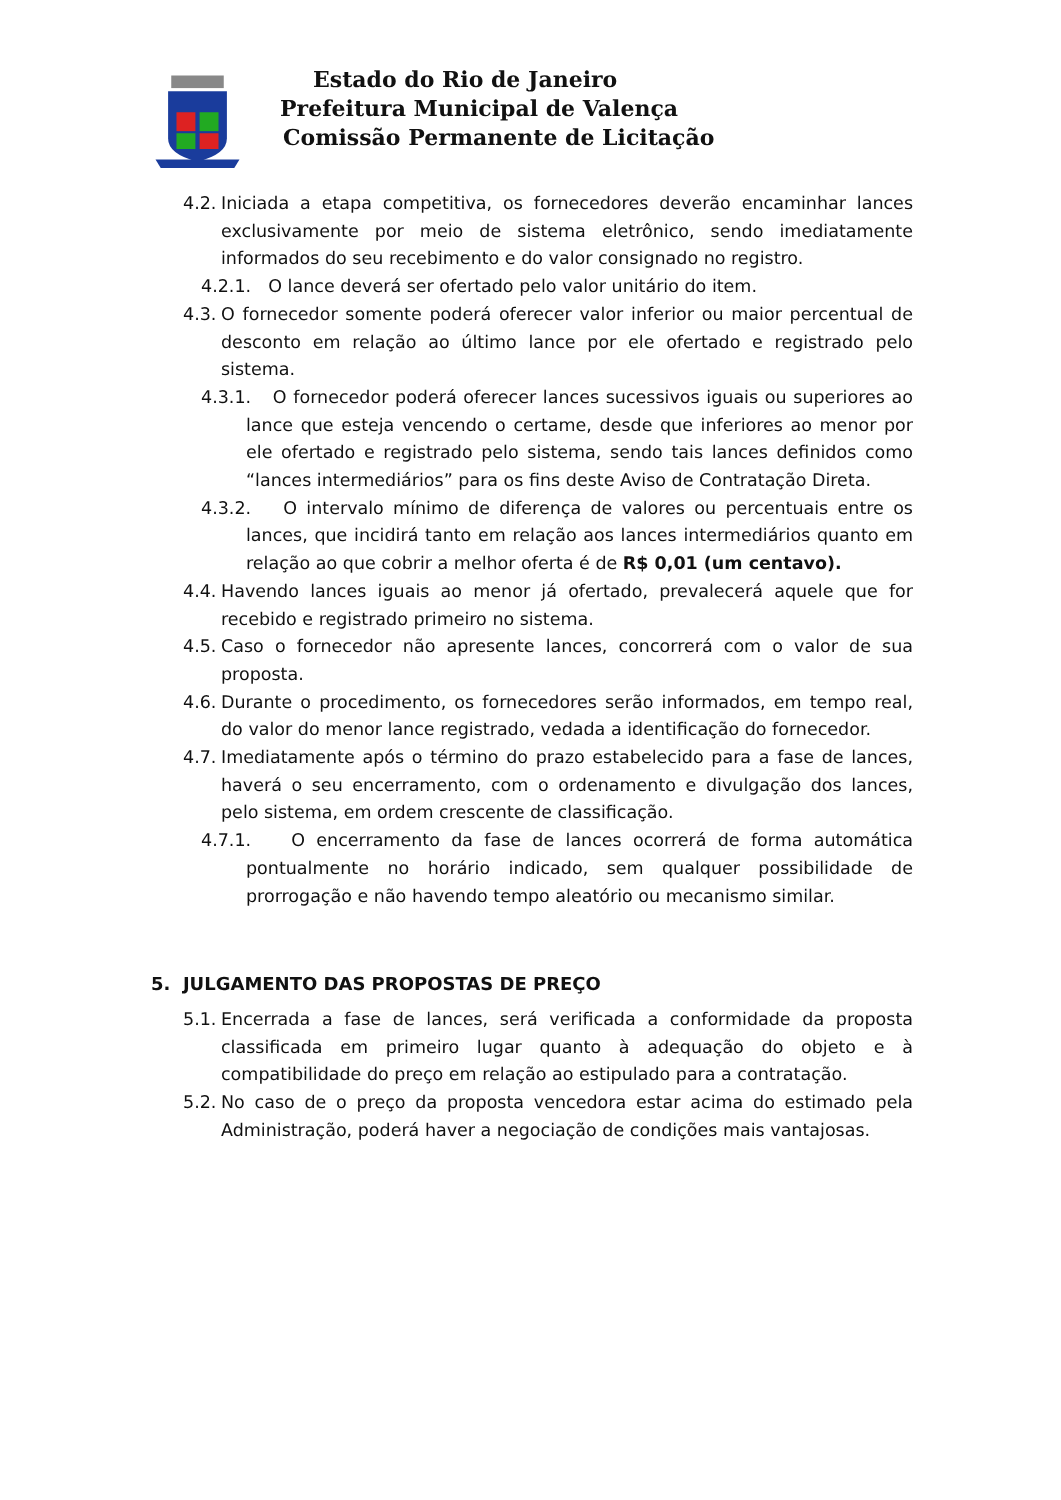Estado do Rio de Janeiro
Prefeitura Municipal de Valença
Comissão Permanente de Licitação
4.2. Iniciada a etapa competitiva, os fornecedores deverão encaminhar lances exclusivamente por meio de sistema eletrônico, sendo imediatamente informados do seu recebimento e do valor consignado no registro.
4.2.1. O lance deverá ser ofertado pelo valor unitário do item.
4.3. O fornecedor somente poderá oferecer valor inferior ou maior percentual de desconto em relação ao último lance por ele ofertado e registrado pelo sistema.
4.3.1. O fornecedor poderá oferecer lances sucessivos iguais ou superiores ao lance que esteja vencendo o certame, desde que inferiores ao menor por ele ofertado e registrado pelo sistema, sendo tais lances definidos como “lances intermediários” para os fins deste Aviso de Contratação Direta.
4.3.2. O intervalo mínimo de diferença de valores ou percentuais entre os lances, que incidirá tanto em relação aos lances intermediários quanto em relação ao que cobrir a melhor oferta é de R$ 0,01 (um centavo).
4.4. Havendo lances iguais ao menor já ofertado, prevalecerá aquele que for recebido e registrado primeiro no sistema.
4.5. Caso o fornecedor não apresente lances, concorrerá com o valor de sua proposta.
4.6. Durante o procedimento, os fornecedores serão informados, em tempo real, do valor do menor lance registrado, vedada a identificação do fornecedor.
4.7. Imediatamente após o término do prazo estabelecido para a fase de lances, haverá o seu encerramento, com o ordenamento e divulgação dos lances, pelo sistema, em ordem crescente de classificação.
4.7.1. O encerramento da fase de lances ocorrerá de forma automática pontualmente no horário indicado, sem qualquer possibilidade de prorrogação e não havendo tempo aleatório ou mecanismo similar.
5. JULGAMENTO DAS PROPOSTAS DE PREÇO
5.1. Encerrada a fase de lances, será verificada a conformidade da proposta classificada em primeiro lugar quanto à adequação do objeto e à compatibilidade do preço em relação ao estipulado para a contratação.
5.2. No caso de o preço da proposta vencedora estar acima do estimado pela Administração, poderá haver a negociação de condições mais vantajosas.